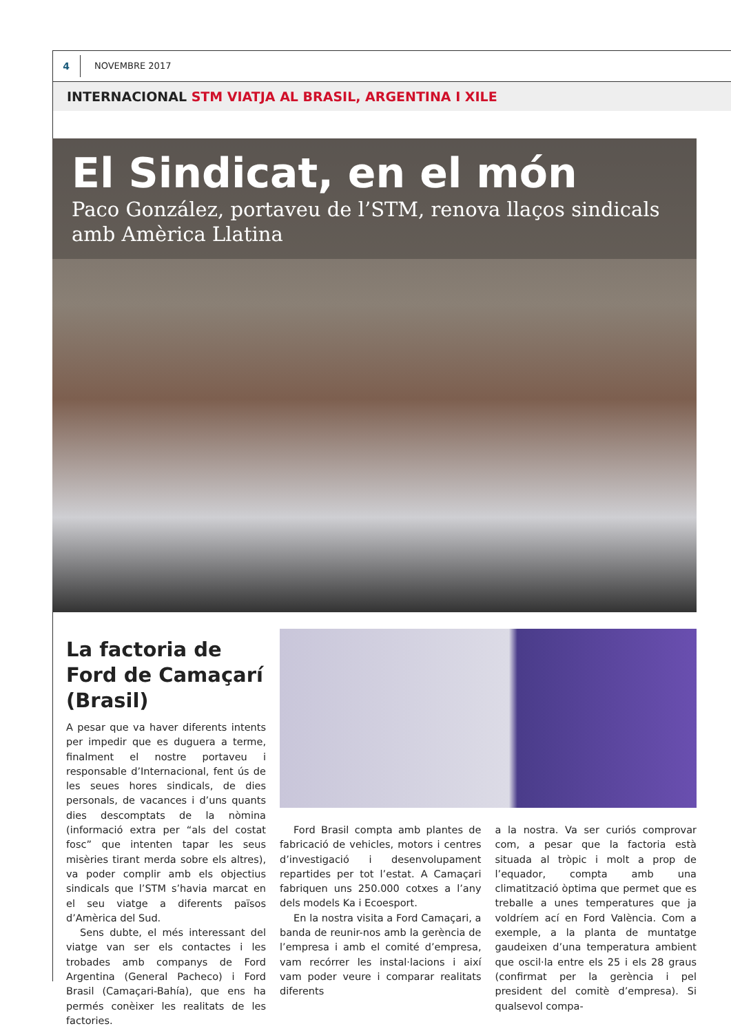4
NOVEMBRE 2017
INTERNACIONAL STM VIATJA AL BRASIL, ARGENTINA I XILE
El Sindicat, en el món
Paco González, portaveu de l’STM, renova llaços sindicals amb Amèrica Llatina
La factoria de Ford de Camaçarí (Brasil)
A pesar que va haver diferents intents per impedir que es duguera a terme, finalment el nostre portaveu i responsable d’Internacional, fent ús de les seues hores sindicals, de dies personals, de vacances i d’uns quants dies descomptats de la nòmina (informació extra per “als del costat fosc” que intenten tapar les seus misèries tirant merda sobre els altres), va poder complir amb els objectius sindicals que l’STM s’havia marcat en el seu viatge a diferents països d’Amèrica del Sud.
Sens dubte, el més interessant del viatge van ser els contactes i les trobades amb companys de Ford Argentina (General Pacheco) i Ford Brasil (Camaçari-Bahía), que ens ha permés conèixer les realitats de les factories.
Ford Brasil compta amb plantes de fabricació de vehicles, motors i centres d’investigació i desenvolupament repartides per tot l’estat. A Camaçari fabriquen uns 250.000 cotxes a l’any dels models Ka i Ecoesport.
En la nostra visita a Ford Camaçari, a banda de reunir-nos amb la gerència de l’empresa i amb el comité d’empresa, vam recórrer les instal·lacions i així vam poder veure i comparar realitats diferents
a la nostra. Va ser curiós comprovar com, a pesar que la factoria està situada al tròpic i molt a prop de l’equador, compta amb una climatització òptima que permet que es treballe a unes temperatures que ja voldríem ací en Ford València. Com a exemple, a la planta de muntatge gaudeixen d’una temperatura ambient que oscil·la entre els 25 i els 28 graus (confirmat per la gerència i pel president del comitè d’empresa). Si qualsevol compa-